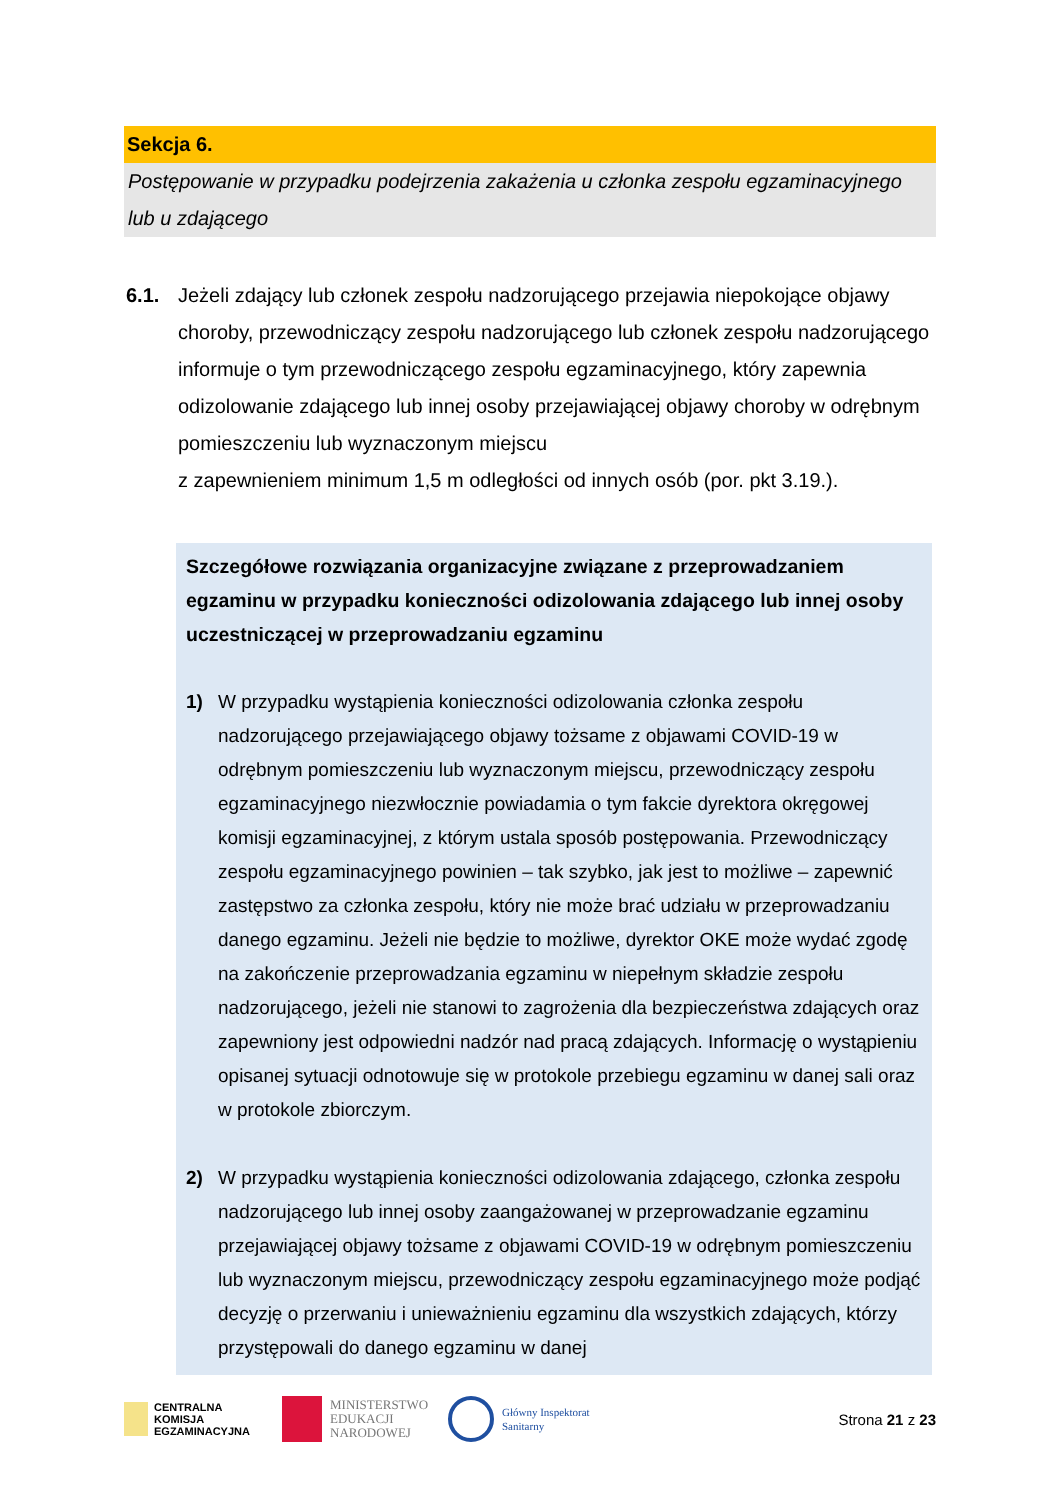Sekcja 6.
Postępowanie w przypadku podejrzenia zakażenia u członka zespołu egzaminacyjnego lub u zdającego
6.1. Jeżeli zdający lub członek zespołu nadzorującego przejawia niepokojące objawy choroby, przewodniczący zespołu nadzorującego lub członek zespołu nadzorującego informuje o tym przewodniczącego zespołu egzaminacyjnego, który zapewnia odizolowanie zdającego lub innej osoby przejawiającej objawy choroby w odrębnym pomieszczeniu lub wyznaczonym miejscu
z zapewnieniem minimum 1,5 m odległości od innych osób (por. pkt 3.19.).
Szczegółowe rozwiązania organizacyjne związane z przeprowadzaniem egzaminu w przypadku konieczności odizolowania zdającego lub innej osoby uczestniczącej w przeprowadzaniu egzaminu
1) W przypadku wystąpienia konieczności odizolowania członka zespołu nadzorującego przejawiającego objawy tożsame z objawami COVID-19 w odrębnym pomieszczeniu lub wyznaczonym miejscu, przewodniczący zespołu egzaminacyjnego niezwłocznie powiadamia o tym fakcie dyrektora okręgowej komisji egzaminacyjnej, z którym ustala sposób postępowania. Przewodniczący zespołu egzaminacyjnego powinien – tak szybko, jak jest to możliwe – zapewnić zastępstwo za członka zespołu, który nie może brać udziału w przeprowadzaniu danego egzaminu. Jeżeli nie będzie to możliwe, dyrektor OKE może wydać zgodę na zakończenie przeprowadzania egzaminu w niepełnym składzie zespołu nadzorującego, jeżeli nie stanowi to zagrożenia dla bezpieczeństwa zdających oraz zapewniony jest odpowiedni nadzór nad pracą zdających. Informację o wystąpieniu opisanej sytuacji odnotowuje się w protokole przebiegu egzaminu w danej sali oraz w protokole zbiorczym.
2) W przypadku wystąpienia konieczności odizolowania zdającego, członka zespołu nadzorującego lub innej osoby zaangażowanej w przeprowadzanie egzaminu przejawiającej objawy tożsame z objawami COVID-19 w odrębnym pomieszczeniu lub wyznaczonym miejscu, przewodniczący zespołu egzaminacyjnego może podjąć decyzję o przerwaniu i unieważnieniu egzaminu dla wszystkich zdających, którzy przystępowali do danego egzaminu w danej
CENTRALNA
KOMISJA
EGZAMINACYJNA
MINISTERSTWO
EDUKACJI
NARODOWEJ
Główny Inspektorat
Sanitarny
Strona 21 z 23